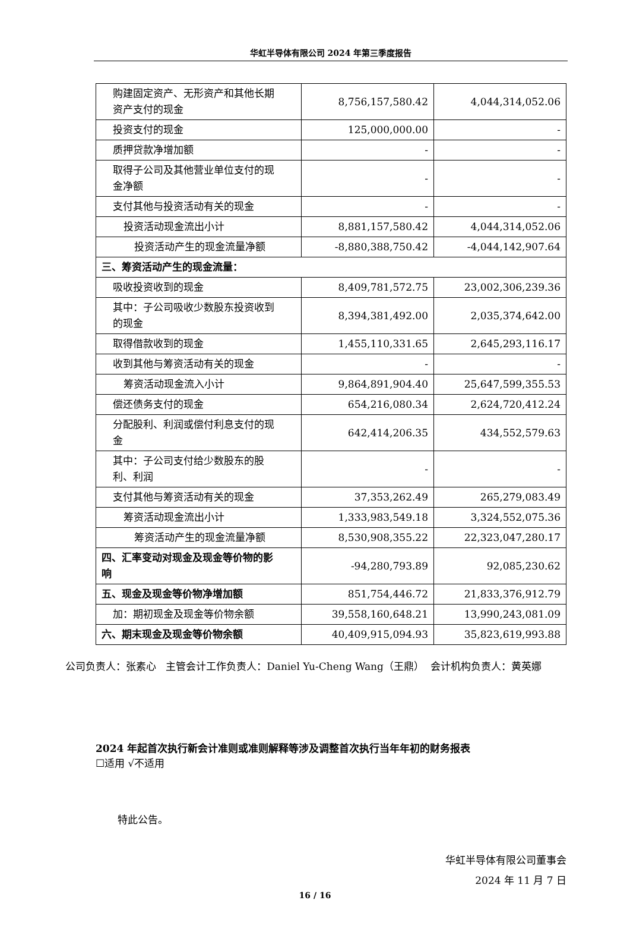华虹半导体有限公司 2024 年第三季度报告
| 购建固定资产、无形资产和其他长期 资产支付的现金 | 8,756,157,580.42 | 4,044,314,052.06 |
| 投资支付的现金 | 125,000,000.00 | - |
| 质押贷款净增加额 | - | - |
| 取得子公司及其他营业单位支付的现 金净额 | - | - |
| 支付其他与投资活动有关的现金 | - | - |
| 投资活动现金流出小计 | 8,881,157,580.42 | 4,044,314,052.06 |
| 投资活动产生的现金流量净额 | -8,880,388,750.42 | -4,044,142,907.64 |
| 三、筹资活动产生的现金流量： | | |
| 吸收投资收到的现金 | 8,409,781,572.75 | 23,002,306,239.36 |
| 其中：子公司吸收少数股东投资收到 的现金 | 8,394,381,492.00 | 2,035,374,642.00 |
| 取得借款收到的现金 | 1,455,110,331.65 | 2,645,293,116.17 |
| 收到其他与筹资活动有关的现金 | - | - |
| 筹资活动现金流入小计 | 9,864,891,904.40 | 25,647,599,355.53 |
| 偿还债务支付的现金 | 654,216,080.34 | 2,624,720,412.24 |
| 分配股利、利润或偿付利息支付的现 金 | 642,414,206.35 | 434,552,579.63 |
| 其中：子公司支付给少数股东的股 利、利润 | - | - |
| 支付其他与筹资活动有关的现金 | 37,353,262.49 | 265,279,083.49 |
| 筹资活动现金流出小计 | 1,333,983,549.18 | 3,324,552,075.36 |
| 筹资活动产生的现金流量净额 | 8,530,908,355.22 | 22,323,047,280.17 |
| 四、汇率变动对现金及现金等价物的影 响 | -94,280,793.89 | 92,085,230.62 |
| 五、现金及现金等价物净增加额 | 851,754,446.72 | 21,833,376,912.79 |
| 加：期初现金及现金等价物余额 | 39,558,160,648.21 | 13,990,243,081.09 |
| 六、期末现金及现金等价物余额 | 40,409,915,094.93 | 35,823,619,993.88 |
公司负责人：张素心 主管会计工作负责人：Daniel Yu-Cheng Wang（王鼎） 会计机构负责人：黄英娜
2024 年起首次执行新会计准则或准则解释等涉及调整首次执行当年年初的财务报表
☐适用 √不适用
特此公告。
华虹半导体有限公司董事会
2024 年 11 月 7 日
16 / 16